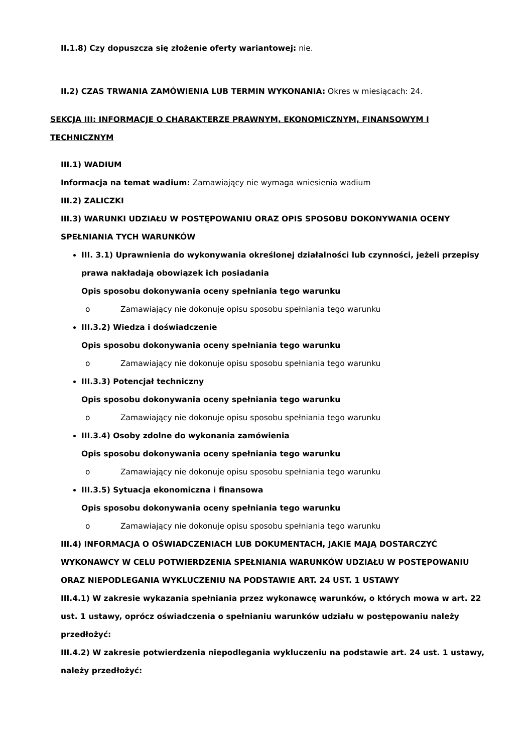II.1.8) Czy dopuszcza się złożenie oferty wariantowej: nie.
II.2) CZAS TRWANIA ZAMÓWIENIA LUB TERMIN WYKONANIA: Okres w miesiącach: 24.
SEKCJA III: INFORMACJE O CHARAKTERZE PRAWNYM, EKONOMICZNYM, FINANSOWYM I TECHNICZNYM
III.1) WADIUM
Informacja na temat wadium: Zamawiający nie wymaga wniesienia wadium
III.2) ZALICZKI
III.3) WARUNKI UDZIAŁU W POSTĘPOWANIU ORAZ OPIS SPOSOBU DOKONYWANIA OCENY SPEŁNIANIA TYCH WARUNKÓW
III. 3.1) Uprawnienia do wykonywania określonej działalności lub czynności, jeżeli przepisy prawa nakładają obowiązek ich posiadania
Opis sposobu dokonywania oceny spełniania tego warunku
o Zamawiający nie dokonuje opisu sposobu spełniania tego warunku
III.3.2) Wiedza i doświadczenie
Opis sposobu dokonywania oceny spełniania tego warunku
o Zamawiający nie dokonuje opisu sposobu spełniania tego warunku
III.3.3) Potencjał techniczny
Opis sposobu dokonywania oceny spełniania tego warunku
o Zamawiający nie dokonuje opisu sposobu spełniania tego warunku
III.3.4) Osoby zdolne do wykonania zamówienia
Opis sposobu dokonywania oceny spełniania tego warunku
o Zamawiający nie dokonuje opisu sposobu spełniania tego warunku
III.3.5) Sytuacja ekonomiczna i finansowa
Opis sposobu dokonywania oceny spełniania tego warunku
o Zamawiający nie dokonuje opisu sposobu spełniania tego warunku
III.4) INFORMACJA O OŚWIADCZENIACH LUB DOKUMENTACH, JAKIE MAJĄ DOSTARCZYĆ WYKONAWCY W CELU POTWIERDZENIA SPEŁNIANIA WARUNKÓW UDZIAŁU W POSTĘPOWANIU ORAZ NIEPODLEGANIA WYKLUCZENIU NA PODSTAWIE ART. 24 UST. 1 USTAWY
III.4.1) W zakresie wykazania spełniania przez wykonawcę warunków, o których mowa w art. 22 ust. 1 ustawy, oprócz oświadczenia o spełnianiu warunków udziału w postępowaniu należy przedłożyć:
III.4.2) W zakresie potwierdzenia niepodlegania wykluczeniu na podstawie art. 24 ust. 1 ustawy, należy przedłożyć: